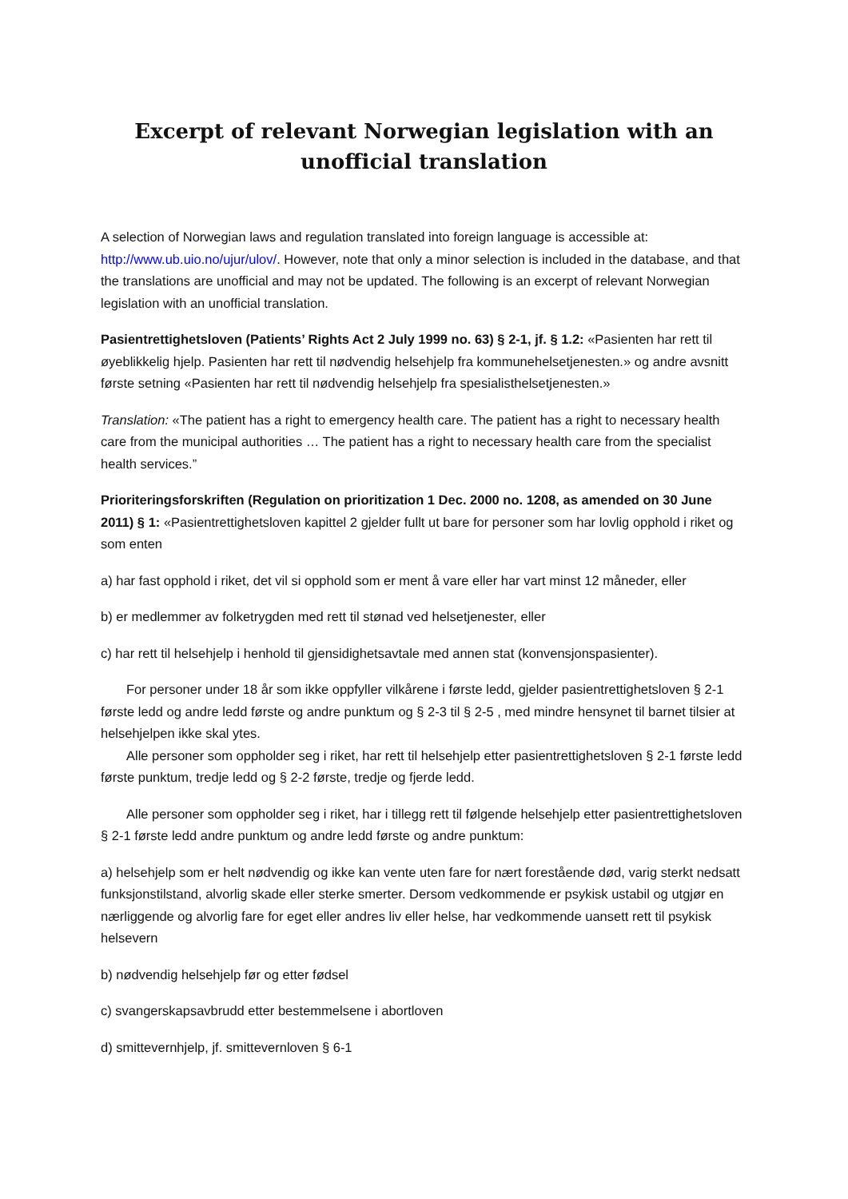Excerpt of relevant Norwegian legislation with an unofficial translation
A selection of Norwegian laws and regulation translated into foreign language is accessible at: http://www.ub.uio.no/ujur/ulov/. However, note that only a minor selection is included in the database, and that the translations are unofficial and may not be updated. The following is an excerpt of relevant Norwegian legislation with an unofficial translation.
Pasientrettighetsloven (Patients’ Rights Act 2 July 1999 no. 63) § 2-1, jf. § 1.2: «Pasienten har rett til øyeblikkelig hjelp. Pasienten har rett til nødvendig helsehjelp fra kommunehelsetjenesten.» og andre avsnitt første setning «Pasienten har rett til nødvendig helsehjelp fra spesialisthelsetjenesten.»
Translation: «The patient has a right to emergency health care. The patient has a right to necessary health care from the municipal authorities … The patient has a right to necessary health care from the specialist health services.”
Prioriteringsforskriften (Regulation on prioritization 1 Dec. 2000 no. 1208, as amended on 30 June 2011) § 1: «Pasientrettighetsloven kapittel 2 gjelder fullt ut bare for personer som har lovlig opphold i riket og som enten
a) har fast opphold i riket, det vil si opphold som er ment å vare eller har vart minst 12 måneder, eller
b) er medlemmer av folketrygden med rett til stønad ved helsetjenester, eller
c) har rett til helsehjelp i henhold til gjensidighetsavtale med annen stat (konvensjonspasienter).
For personer under 18 år som ikke oppfyller vilkårene i første ledd, gjelder pasientrettighetsloven § 2-1 første ledd og andre ledd første og andre punktum og § 2-3 til § 2-5 , med mindre hensynet til barnet tilsier at helsehjelpen ikke skal ytes.
Alle personer som oppholder seg i riket, har rett til helsehjelp etter pasientrettighetsloven § 2-1 første ledd første punktum, tredje ledd og § 2-2 første, tredje og fjerde ledd.
Alle personer som oppholder seg i riket, har i tillegg rett til følgende helsehjelp etter pasientrettighetsloven § 2-1 første ledd andre punktum og andre ledd første og andre punktum:
a) helsehjelp som er helt nødvendig og ikke kan vente uten fare for nært forestående død, varig sterkt nedsatt funksjonstilstand, alvorlig skade eller sterke smerter. Dersom vedkommende er psykisk ustabil og utgjør en nærliggende og alvorlig fare for eget eller andres liv eller helse, har vedkommende uansett rett til psykisk helsevern
b) nødvendig helsehjelp før og etter fødsel
c) svangerskapsavbrudd etter bestemmelsene i abortloven
d) smittevernhjelp, jf. smittevernloven § 6-1